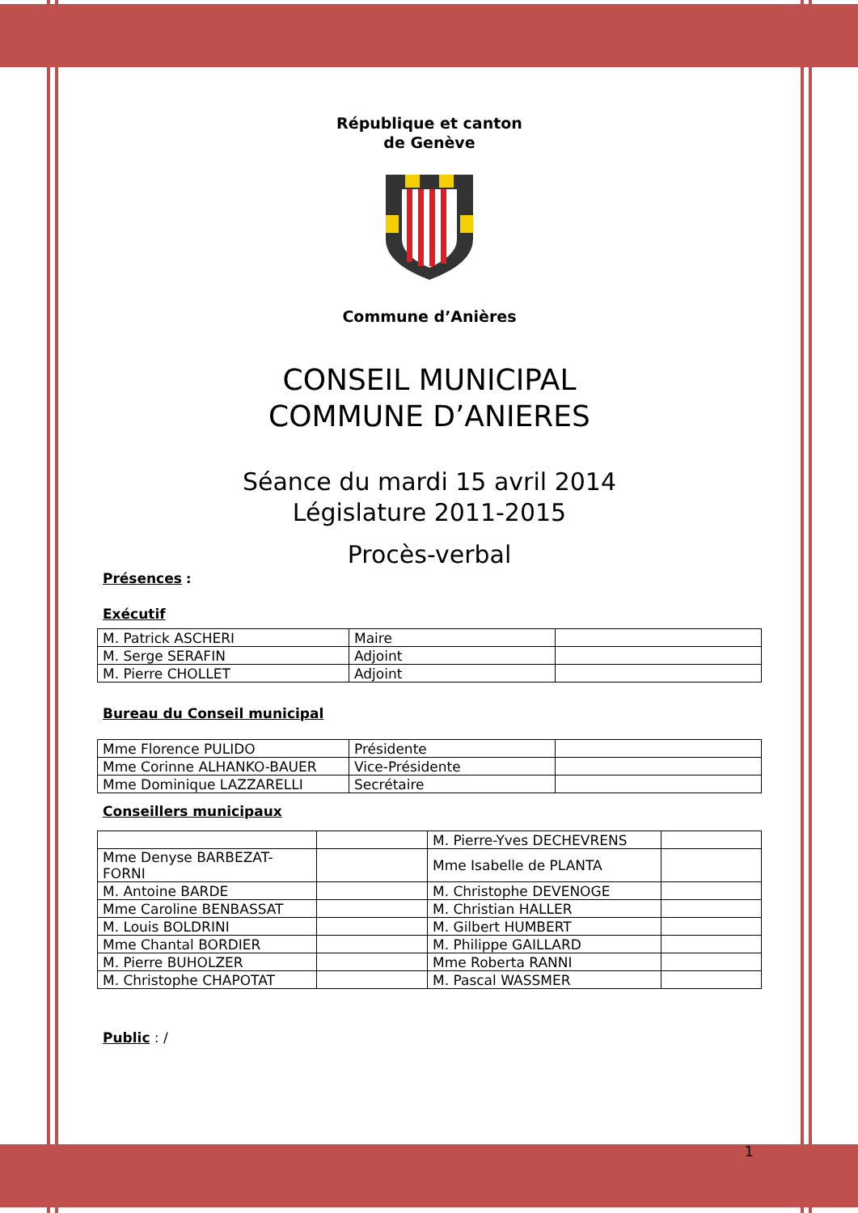République et canton
de Genève
Commune d’Anières
CONSEIL MUNICIPAL
COMMUNE D’ANIERES
Séance du mardi 15 avril 2014
Législature 2011-2015
Procès-verbal
Présences :
Exécutif
| M. Patrick ASCHERI | Maire | |
| M. Serge SERAFIN | Adjoint | |
| M. Pierre CHOLLET | Adjoint | |
Bureau du Conseil municipal
| Mme Florence PULIDO | Présidente | |
| Mme Corinne ALHANKO-BAUER | Vice-Présidente | |
| Mme Dominique LAZZARELLI | Secrétaire | |
Conseillers municipaux
| | | M. Pierre-Yves DECHEVRENS | |
| Mme Denyse BARBEZAT-FORNI | | Mme Isabelle de PLANTA | |
| M. Antoine BARDE | | M. Christophe DEVENOGE | |
| Mme Caroline BENBASSAT | | M. Christian HALLER | |
| M. Louis BOLDRINI | | M. Gilbert HUMBERT | |
| Mme Chantal BORDIER | | M. Philippe GAILLARD | |
| M. Pierre BUHOLZER | | Mme Roberta RANNI | |
| M. Christophe CHAPOTAT | | M. Pascal WASSMER | |
Public : /
1